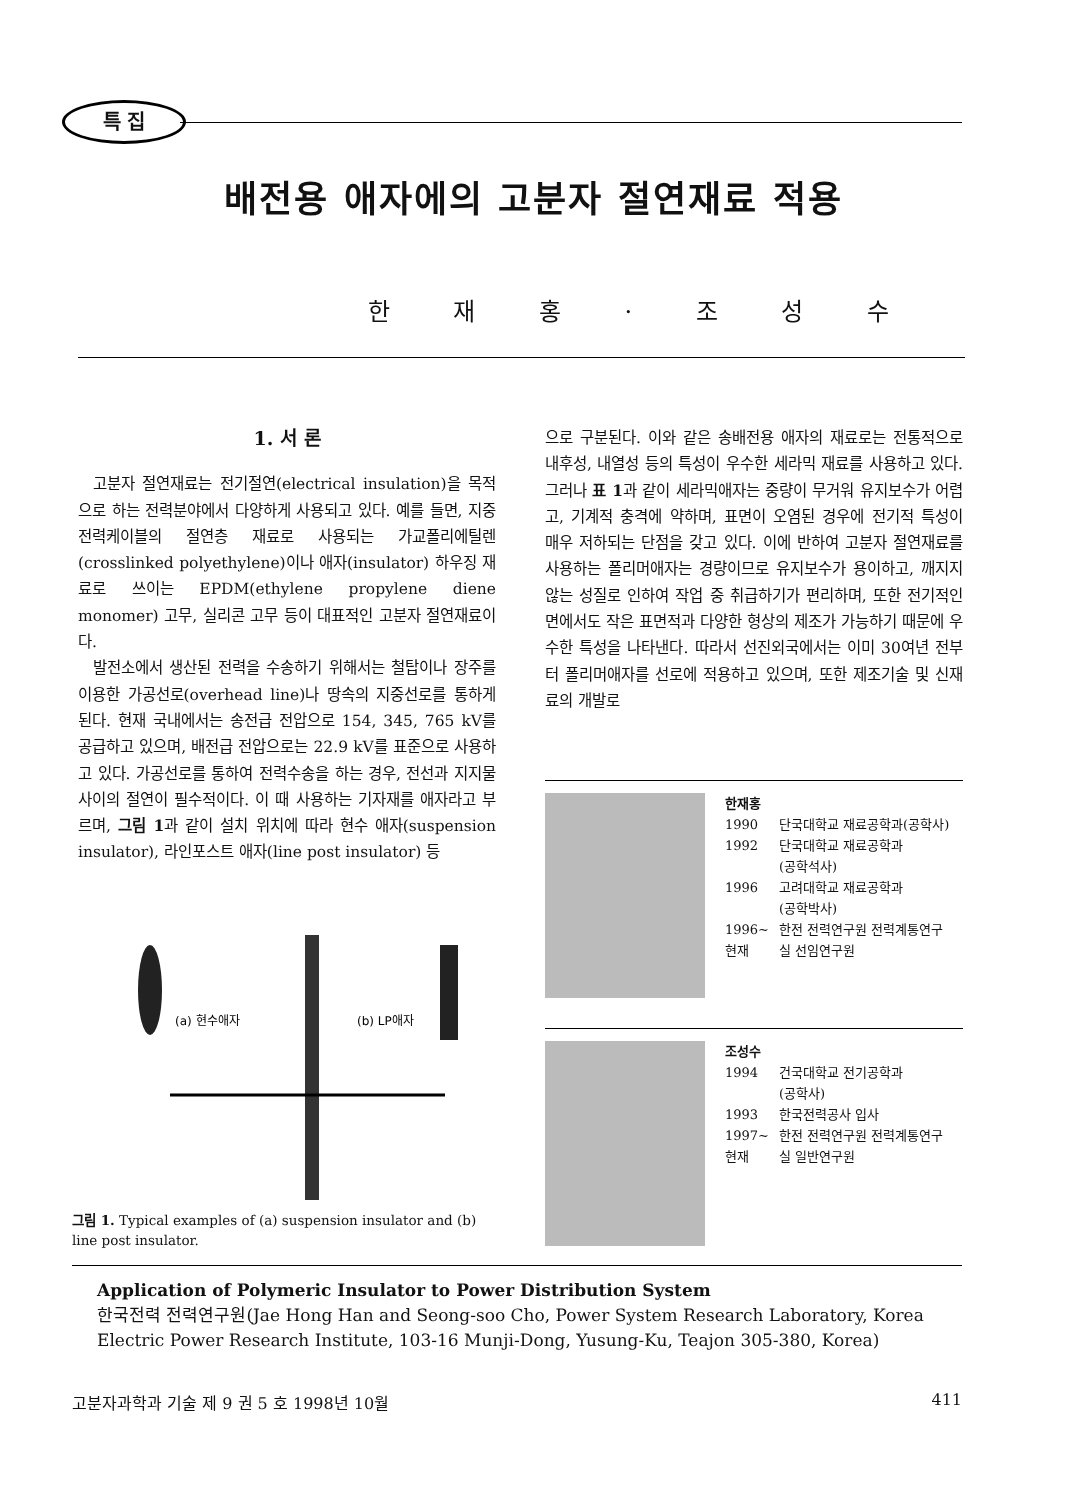특 집
배전용 애자에의 고분자 절연재료 적용
한 재 홍 · 조 성 수
1. 서 론
고분자 절연재료는 전기절연(electrical insulation)을 목적으로 하는 전력분야에서 다양하게 사용되고 있다. 예를 들면, 지중 전력케이블의 절연층 재료로 사용되는 가교폴리에틸렌(crosslinked polyethylene)이나 애자(insulator) 하우징 재료로 쓰이는 EPDM(ethylene propylene diene monomer) 고무, 실리콘 고무 등이 대표적인 고분자 절연재료이다.
발전소에서 생산된 전력을 수송하기 위해서는 철탑이나 장주를 이용한 가공선로(overhead line)나 땅속의 지중선로를 통하게 된다. 현재 국내에서는 송전급 전압으로 154, 345, 765 kV를 공급하고 있으며, 배전급 전압으로는 22.9 kV를 표준으로 사용하고 있다. 가공선로를 통하여 전력수송을 하는 경우, 전선과 지지물 사이의 절연이 필수적이다. 이 때 사용하는 기자재를 애자라고 부르며, 그림 1과 같이 설치 위치에 따라 현수 애자(suspension insulator), 라인포스트 애자(line post insulator) 등
으로 구분된다. 이와 같은 송배전용 애자의 재료로는 전통적으로 내후성, 내열성 등의 특성이 우수한 세라믹 재료를 사용하고 있다. 그러나 표 1과 같이 세라믹애자는 중량이 무거워 유지보수가 어렵고, 기계적 충격에 약하며, 표면이 오염된 경우에 전기적 특성이 매우 저하되는 단점을 갖고 있다. 이에 반하여 고분자 절연재료를 사용하는 폴리머애자는 경량이므로 유지보수가 용이하고, 깨지지 않는 성질로 인하여 작업 중 취급하기가 편리하며, 또한 전기적인 면에서도 작은 표면적과 다양한 형상의 제조가 가능하기 때문에 우수한 특성을 나타낸다. 따라서 선진외국에서는 이미 30여년 전부터 폴리머애자를 선로에 적용하고 있으며, 또한 제조기술 및 신재료의 개발로
(a) 현수애자
(b) LP애자
그림 1. Typical examples of (a) suspension insulator and (b) line post insulator.
한재홍
| 1990 | 단국대학교 재료공학과(공학사) |
| 1992 | 단국대학교 재료공학과 (공학석사) |
| 1996 | 고려대학교 재료공학과 (공학박사) |
| 1996~ 현재 | 한전 전력연구원 전력계통연구실 선임연구원 |
조성수
| 1994 | 건국대학교 전기공학과 (공학사) |
| 1993 | 한국전력공사 입사 |
| 1997~ 현재 | 한전 전력연구원 전력계통연구실 일반연구원 |
Application of Polymeric Insulator to Power Distribution System
한국전력 전력연구원(Jae Hong Han and Seong-soo Cho, Power System Research Laboratory, Korea Electric Power Research Institute, 103-16 Munji-Dong, Yusung-Ku, Teajon 305-380, Korea)
고분자과학과 기술 제 9 권 5 호 1998년 10월 411